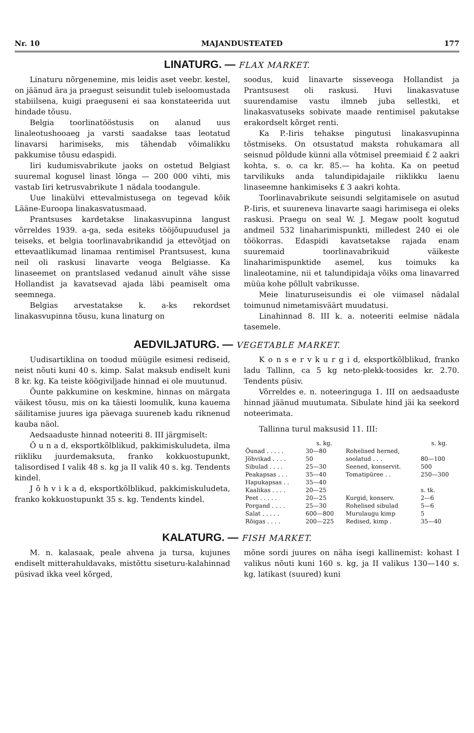Nr. 10 MAJANDUSTEATED 177
LINATURG. — FLAX MARKET.
Linaturu nõrgenemine, mis leidis aset veebr. kestel, on jäänud ära ja praegust seisundit tuleb iseloomustada stabiilsena, kuigi praeguseni ei saa konstateerida uut hindade tõusu.
Belgia toorlinatööstusis on alanud uus linaleotushooaeg ja varsti saadakse taas leotatud linavarsi harimiseks, mis tähendab võimalikku pakkumise tõusu edaspidi.
Iiri kudumisvabrikute jaoks on ostetud Belgiast suuremal kogusel linast lõnga — 200 000 vihti, mis vastab Iiri ketrusvabrikute 1 nädala toodangule.
Uue linakülvi ettevalmistusega on tegevad kõik Lääne-Euroopa linakasvatusmaad.
Prantsuses kardetakse linakasvupinna langust võrreldes 1939. a-ga, seda esiteks tööjõupuudusel ja teiseks, et belgia toorlinavabrikandid ja ettevõtjad on ettevaatlikumad linamaa rentimisel Prantsusest, kuna neil oli raskusi linavarte veoga Belgiasse. Ka linaseemet on prantslased vedanud ainult vähe sisse Hollandist ja kavatsevad ajada läbi peamiselt oma seemnega.
Belgias arvestatakse k. a-ks rekordset linakasvupinna tõusu, kuna linaturg on
soodus, kuid linavarte sisseveoga Hollandist ja Prantsusest oli raskusi. Huvi linakasvatuse suurendamise vastu ilmneb juba sellestki, et linakasvatuseks sobivate maade rentimisel pakutakse erakordselt kõrget renti.
Ka P.-Iiris tehakse pingutusi linakasvupinna tõstmiseks. On otsustatud maksta rohukamara all seisnud põldude künni alla võtmisel preemiaid £ 2 aakri kohta, s. o. ca kr. 85.— ha kohta. Ka on peetud tarvilikuks anda talundipidajaile riiklikku laenu linaseemne hankimiseks £ 3 aakri kohta.
Toorlinavabrikute seisundi selgitamisele on asutud P.-Iiris, et suureneva linavarte saagi harimisega ei oleks raskusi. Praegu on seal W. J. Megaw poolt kogutud andmeil 532 linaharimispunkti, milledest 240 ei ole töökorras. Edaspidi kavatsetakse rajada enam suuremaid toorlinavabrikuid väikeste linaharimispunktide asemel, kus toimuks ka linaleotamine, nii et talundipidaja võiks oma linavarred müüa kohe põllult vabrikusse.
Meie linaturuseisundis ei ole viimasel nädalal toimunud nimetamisväärt muudatusi.
Linahinnad 8. III k. a. noteeriti eelmise nädala tasemele.
AEDVILJATURG. — VEGETABLE MARKET.
Uudisartiklina on toodud müügile esimesi rediseid, neist nõuti kuni 40 s. kimp. Salat maksub endiselt kuni 8 kr. kg. Ka teiste köögiviljade hinnad ei ole muutunud.
Õunte pakkumine on keskmine, hinnas on märgata väikest tõusu, mis on ka täiesti loomulik, kuna kauema säilitamise juures iga päevaga suureneb kadu riknenud kauba näol.
Aedsaaduste hinnad noteeriti 8. III järgmiselt:
Õ u n a d, eksportkõlblikud, pakkimiskuludeta, ilma riikliku juurdemaksuta, franko kokkuostupunkt, talisordised I valik 48 s. kg ja II valik 40 s. kg. Tendents kindel.
J õ h v i k a d, eksportkõlblikud, pakkimiskuludeta, franko kokkuostupunkt 35 s. kg. Tendents kindel.
K o n s e r v k u r g i d, eksportkõlblikud, franko ladu Tallinn, ca 5 kg neto-plekk-toosides kr. 2.70. Tendents püsiv.
Võrreldes e. n. noteeringuga 1. III on aedsaaduste hinnad jäänud muutumata. Sibulate hind jäi ka seekord noteerimata.
Tallinna turul maksusid 11. III:
| | s. kg. | | s. kg. |
| --- | --- | --- | --- |
| Õunad . . . . . | 30—80 | Rohelised herned, | |
| Jõhvikad . . . . | 50 | soolatud . . . | 80—100 |
| Sibulad . . . . | 25—30 | Seened, konservit. | 500 |
| Peakapsas . . . | 35—40 | Tomatipüree . . | 250—300 |
| Hapukapsas . . | 35—40 | | |
| Kaalikas . . . . | 20—25 | | s. tk. |
| Peet . . . . . | 20—25 | Kurgid, konserv. | 2—6 |
| Porgand . . . . | 25—30 | Rohelised sibulad | 5—6 |
| Salat . . . . . | 600—800 | Murulaugu kimp | 5 |
| Rõigas . . . . | 200—225 | Redised, kimp . | 35—40 |
KALATURG. — FISH MARKET.
M. n. kalasaak, peale ahvena ja tursa, kujunes endiselt mitterahuldavaks, mistõttu siseturu-kalahinnad püsivad ikka veel kõrged,
mõne sordi juures on näha isegi kallinemist: kohast I valikus nõuti kuni 160 s. kg, ja II valikus 130—140 s. kg, latikast (suured) kuni